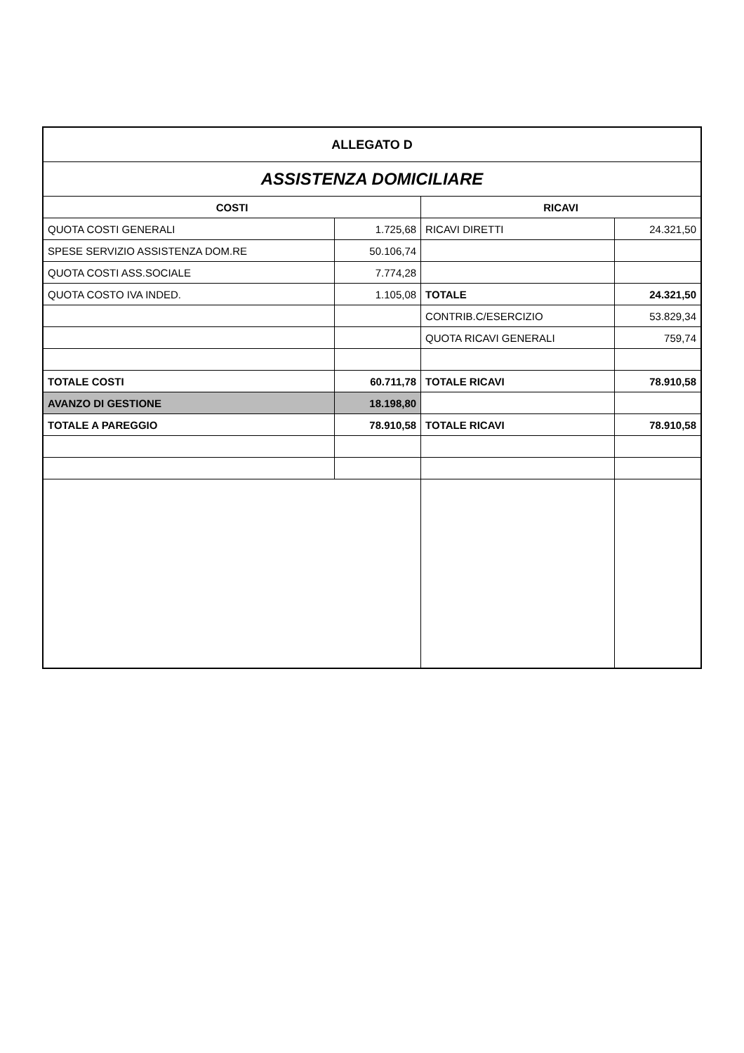| ALLEGATO D | | | |
| ASSISTENZA DOMICILIARE | | | |
| COSTI | | RICAVI | |
| QUOTA COSTI GENERALI | 1.725,68 | RICAVI DIRETTI | 24.321,50 |
| SPESE SERVIZIO ASSISTENZA DOM.RE | 50.106,74 | | |
| QUOTA COSTI ASS.SOCIALE | 7.774,28 | | |
| QUOTA COSTO IVA INDED. | 1.105,08 | TOTALE | 24.321,50 |
| | | CONTRIB.C/ESERCIZIO | 53.829,34 |
| | | QUOTA RICAVI GENERALI | 759,74 |
| TOTALE COSTI | 60.711,78 | TOTALE RICAVI | 78.910,58 |
| AVANZO DI GESTIONE | 18.198,80 | | |
| TOTALE A PAREGGIO | 78.910,58 | TOTALE RICAVI | 78.910,58 |